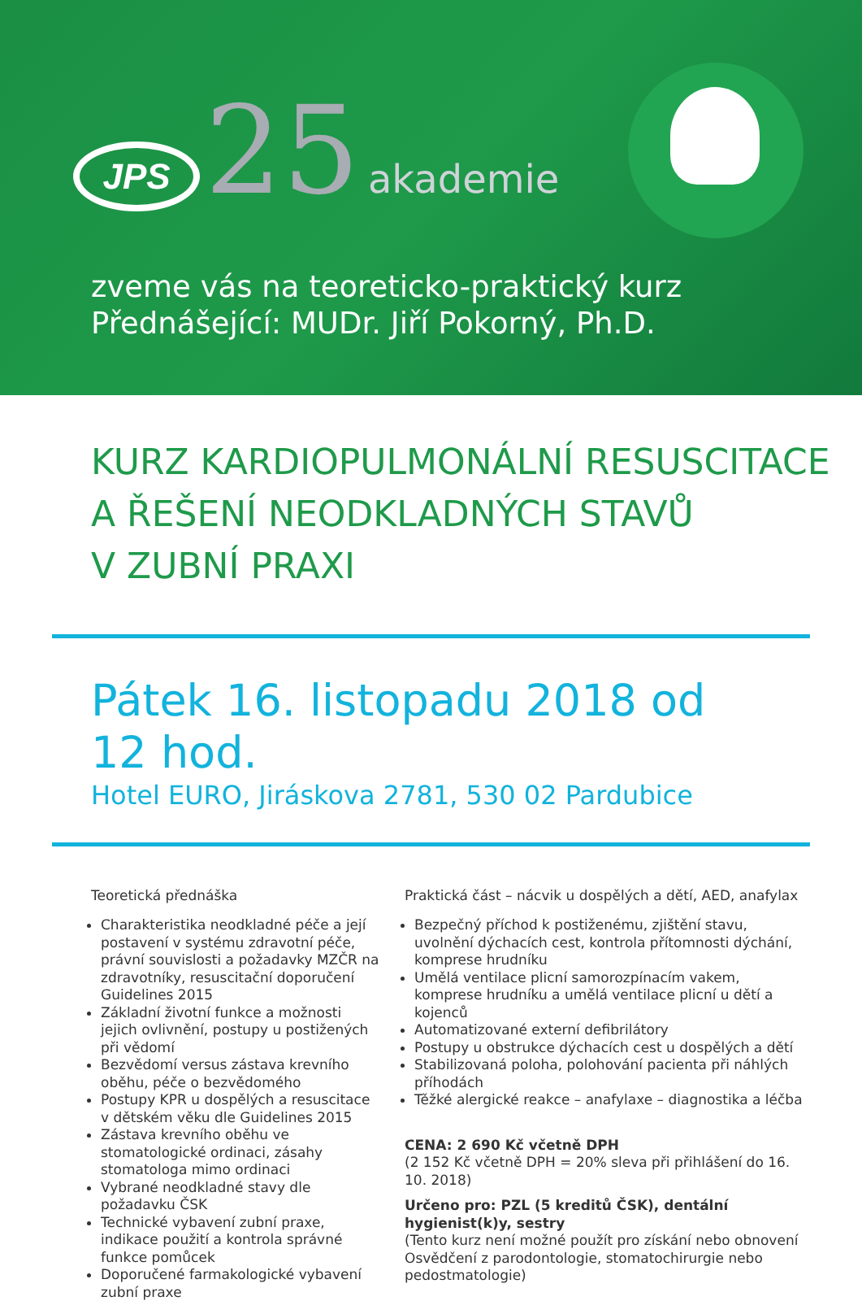JPS
25
akademie
zveme vás na teoreticko-praktický kurz
Přednášející: MUDr. Jiří Pokorný, Ph.D.
KURZ KARDIOPULMONÁLNÍ RESUSCITACE
A ŘEŠENÍ NEODKLADNÝCH STAVŮ
V ZUBNÍ PRAXI
Pátek 16. listopadu 2018 od 12 hod.
Hotel EURO, Jiráskova 2781, 530 02 Pardubice
Teoretická přednáška
Charakteristika neodkladné péče a její postavení v systému zdravotní péče, právní souvislosti a požadavky MZČR na zdravotníky, resuscitační doporučení Guidelines 2015
Základní životní funkce a možnosti jejich ovlivnění, postupy u postižených při vědomí
Bezvědomí versus zástava krevního oběhu, péče o bezvědomého
Postupy KPR u dospělých a resuscitace v dětském věku dle Guidelines 2015
Zástava krevního oběhu ve stomatologické ordinaci, zásahy stomatologa mimo ordinaci
Vybrané neodkladné stavy dle požadavku ČSK
Technické vybavení zubní praxe, indikace použití a kontrola správné funkce pomůcek
Doporučené farmakologické vybavení zubní praxe
Praktická část – nácvik u dospělých a dětí, AED, anafylax
Bezpečný příchod k postiženému, zjištění stavu, uvolnění dýchacích cest, kontrola přítomnosti dýchání, komprese hrudníku
Umělá ventilace plicní samorozpínacím vakem, komprese hrudníku a umělá ventilace plicní u dětí a kojenců
Automatizované externí defibrilátory
Postupy u obstrukce dýchacích cest u dospělých a dětí
Stabilizovaná poloha, polohování pacienta při náhlých příhodách
Těžké alergické reakce – anafylaxe – diagnostika a léčba
CENA: 2 690 Kč včetně DPH
(2 152 Kč včetně DPH = 20% sleva při přihlášení do 16. 10. 2018)
Určeno pro: PZL (5 kreditů ČSK), dentální hygienist(k)y, sestry
(Tento kurz není možné použít pro získání nebo obnovení Osvědčení z parodontologie, stomatochirurgie nebo pedostmatologie)